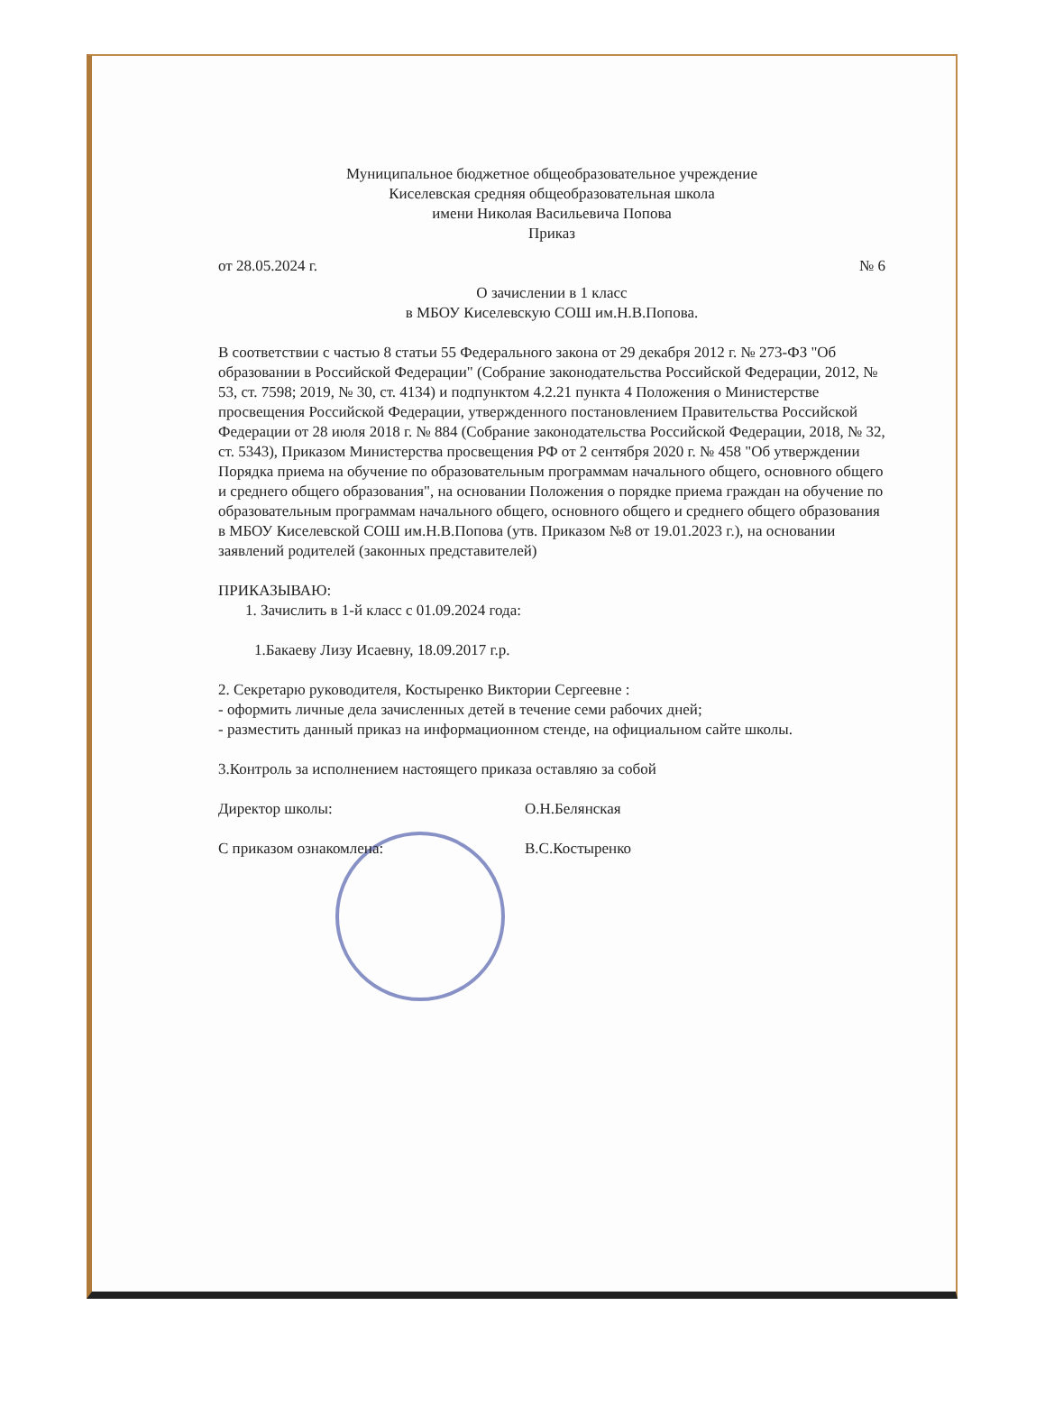Муниципальное бюджетное общеобразовательное учреждение
Киселевская средняя общеобразовательная школа
имени Николая Васильевича Попова
Приказ
от 28.05.2024 г. № 6
О зачислении в 1 класс
в МБОУ Киселевскую СОШ им.Н.В.Попова.
В соответствии с частью 8 статьи 55 Федерального закона от 29 декабря 2012 г. № 273-ФЗ "Об образовании в Российской Федерации" (Собрание законодательства Российской Федерации, 2012, № 53, ст. 7598; 2019, № 30, ст. 4134) и подпунктом 4.2.21 пункта 4 Положения о Министерстве просвещения Российской Федерации, утвержденного постановлением Правительства Российской Федерации от 28 июля 2018 г. № 884 (Собрание законодательства Российской Федерации, 2018, № 32, ст. 5343), Приказом Министерства просвещения РФ от 2 сентября 2020 г. № 458 "Об утверждении Порядка приема на обучение по образовательным программам начального общего, основного общего и среднего общего образования", на основании Положения о порядке приема граждан на обучение по образовательным программам начального общего, основного общего и среднего общего образования в МБОУ Киселевской СОШ им.Н.В.Попова (утв. Приказом №8 от 19.01.2023 г.), на основании заявлений родителей (законных представителей)
ПРИКАЗЫВАЮ:
1. Зачислить в 1-й класс с 01.09.2024 года:
1.Бакаеву Лизу Исаевну, 18.09.2017 г.р.
2. Секретарю руководителя, Костыренко Виктории Сергеевне :
- оформить личные дела зачисленных детей в течение семи рабочих дней;
- разместить данный приказ на информационном стенде, на официальном сайте школы.
3.Контроль за исполнением настоящего приказа оставляю за собой
Директор школы: О.Н.Белянская
С приказом ознакомлена: В.С.Костыренко